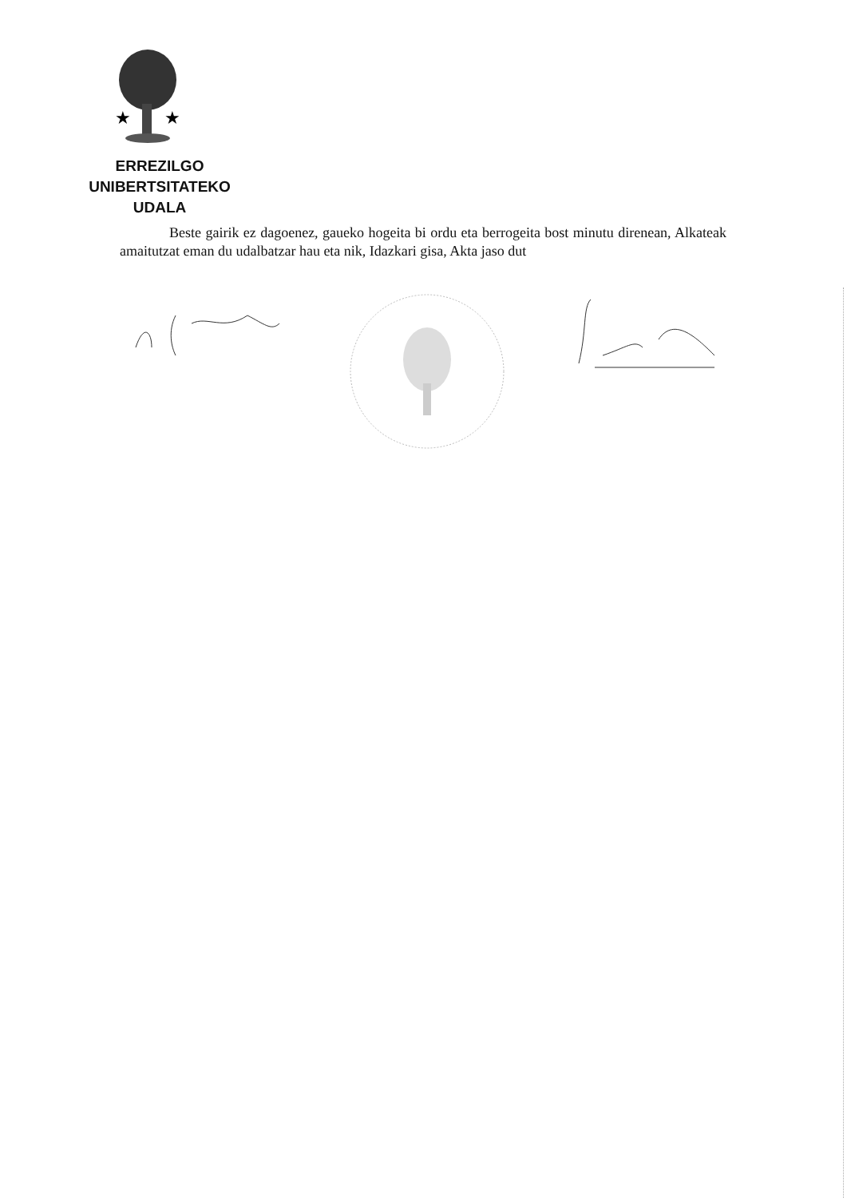★
★
ERREZILGO UNIBERTSITATEKO
UDALA
Beste gairik ez dagoenez, gaueko hogeita bi ordu eta berrogeita bost minutu direnean, Alkateak amaitutzat eman du udalbatzar hau eta nik, Idazkari gisa, Akta jaso dut